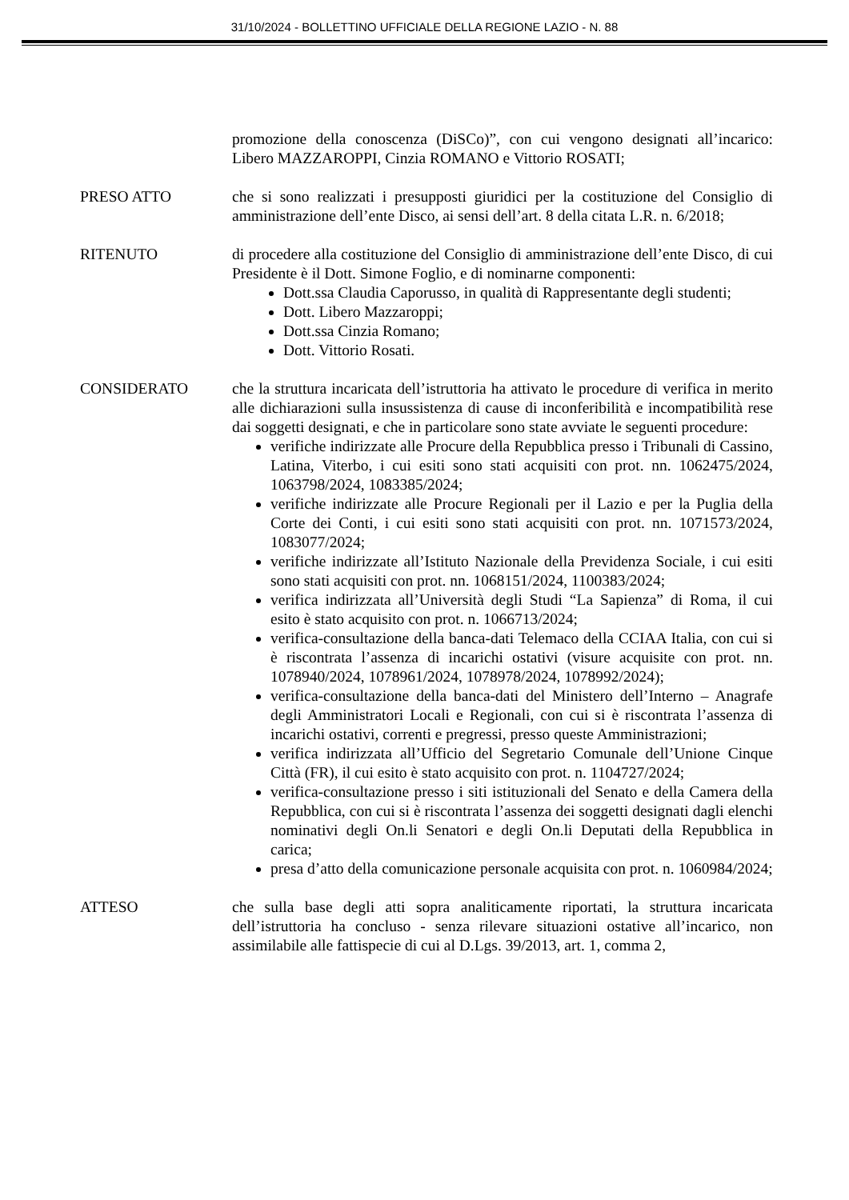31/10/2024 - BOLLETTINO UFFICIALE DELLA REGIONE LAZIO - N. 88
promozione della conoscenza (DiSCo)”, con cui vengono designati all’incarico: Libero MAZZAROPPI, Cinzia ROMANO e Vittorio ROSATI;
PRESO ATTO che si sono realizzati i presupposti giuridici per la costituzione del Consiglio di amministrazione dell’ente Disco, ai sensi dell’art. 8 della citata L.R. n. 6/2018;
RITENUTO di procedere alla costituzione del Consiglio di amministrazione dell’ente Disco, di cui Presidente è il Dott. Simone Foglio, e di nominarne componenti:
Dott.ssa Claudia Caporusso, in qualità di Rappresentante degli studenti;
Dott. Libero Mazzaroppi;
Dott.ssa Cinzia Romano;
Dott. Vittorio Rosati.
CONSIDERATO che la struttura incaricata dell’istruttoria ha attivato le procedure di verifica in merito alle dichiarazioni sulla insussistenza di cause di inconferibilità e incompatibilità rese dai soggetti designati, e che in particolare sono state avviate le seguenti procedure:
verifiche indirizzate alle Procure della Repubblica presso i Tribunali di Cassino, Latina, Viterbo, i cui esiti sono stati acquisiti con prot. nn. 1062475/2024, 1063798/2024, 1083385/2024;
verifiche indirizzate alle Procure Regionali per il Lazio e per la Puglia della Corte dei Conti, i cui esiti sono stati acquisiti con prot. nn. 1071573/2024, 1083077/2024;
verifiche indirizzate all’Istituto Nazionale della Previdenza Sociale, i cui esiti sono stati acquisiti con prot. nn. 1068151/2024, 1100383/2024;
verifica indirizzata all’Università degli Studi “La Sapienza” di Roma, il cui esito è stato acquisito con prot. n. 1066713/2024;
verifica-consultazione della banca-dati Telemaco della CCIAA Italia, con cui si è riscontrata l’assenza di incarichi ostativi (visure acquisite con prot. nn. 1078940/2024, 1078961/2024, 1078978/2024, 1078992/2024);
verifica-consultazione della banca-dati del Ministero dell’Interno – Anagrafe degli Amministratori Locali e Regionali, con cui si è riscontrata l’assenza di incarichi ostativi, correnti e pregressi, presso queste Amministrazioni;
verifica indirizzata all’Ufficio del Segretario Comunale dell’Unione Cinque Città (FR), il cui esito è stato acquisito con prot. n. 1104727/2024;
verifica-consultazione presso i siti istituzionali del Senato e della Camera della Repubblica, con cui si è riscontrata l’assenza dei soggetti designati dagli elenchi nominativi degli On.li Senatori e degli On.li Deputati della Repubblica in carica;
presa d’atto della comunicazione personale acquisita con prot. n. 1060984/2024;
ATTESO che sulla base degli atti sopra analiticamente riportati, la struttura incaricata dell’istruttoria ha concluso - senza rilevare situazioni ostative all’incarico, non assimilabile alle fattispecie di cui al D.Lgs. 39/2013, art. 1, comma 2,